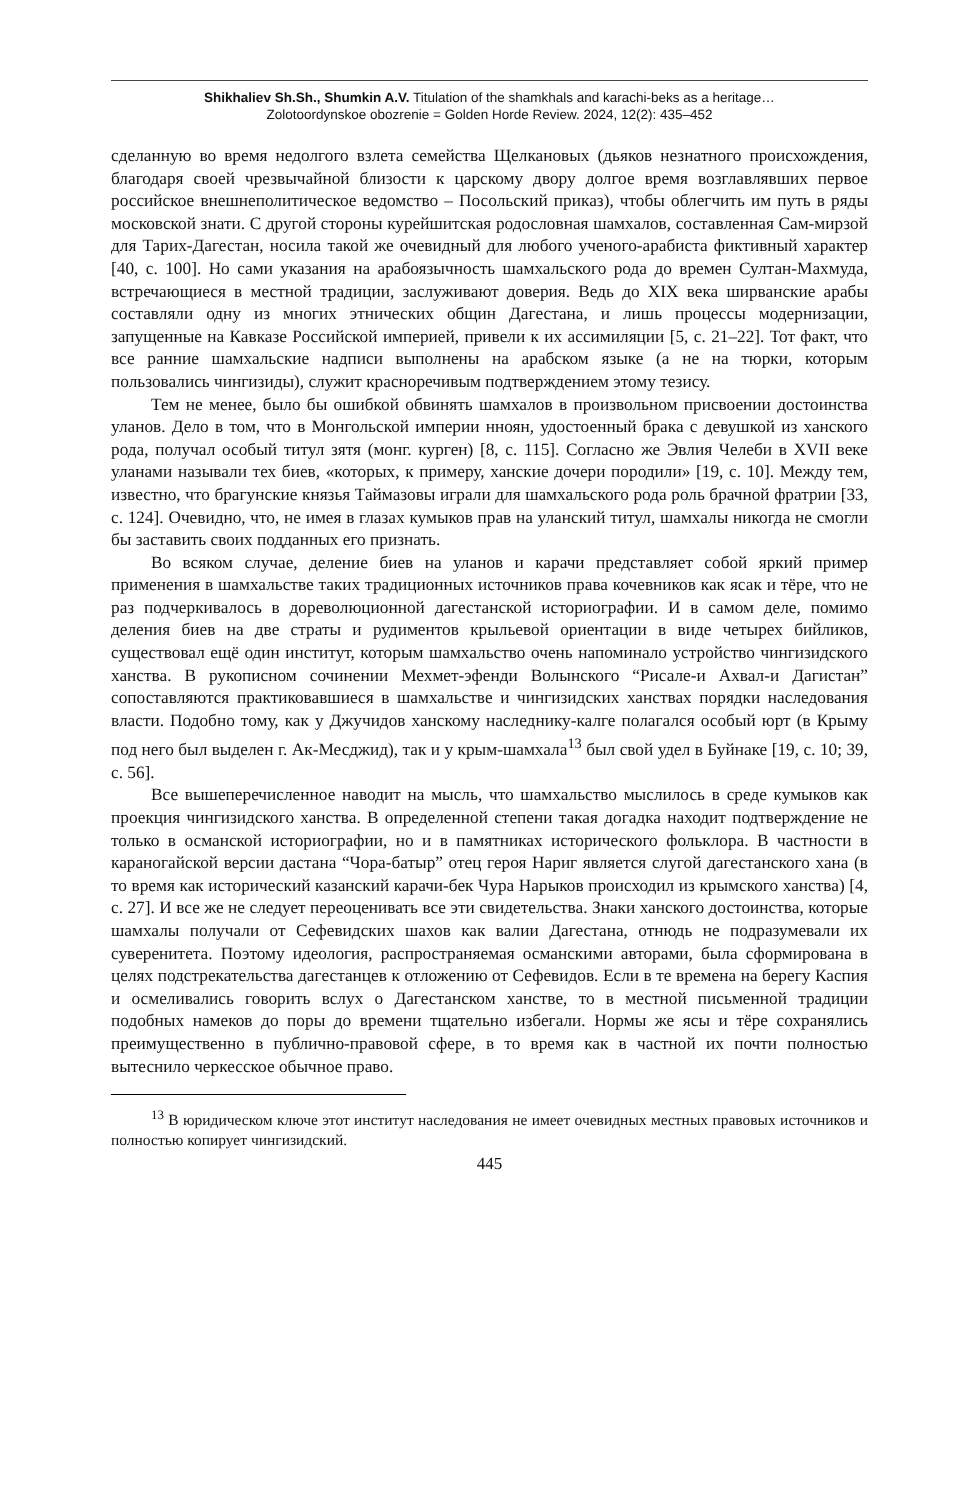Shikhaliev Sh.Sh., Shumkin A.V. Titulation of the shamkhals and karachi-beks as a heritage…
Zolotoordynskoe obozrenie = Golden Horde Review. 2024, 12(2): 435–452
сделанную во время недолгого взлета семейства Щелкановых (дьяков незнатного происхождения, благодаря своей чрезвычайной близости к царскому двору долгое время возглавлявших первое российское внешнеполитическое ведомство – Посольский приказ), чтобы облегчить им путь в ряды московской знати. С другой стороны курейшитская родословная шамхалов, составленная Сам-мирзой для Тарих-Дагестан, носила такой же очевидный для любого ученого-арабиста фиктивный характер [40, с. 100]. Но сами указания на арабоязычность шамхальского рода до времен Султан-Махмуда, встречающиеся в местной традиции, заслуживают доверия. Ведь до XIX века ширванские арабы составляли одну из многих этнических общин Дагестана, и лишь процессы модернизации, запущенные на Кавказе Российской империей, привели к их ассимиляции [5, с. 21–22]. Тот факт, что все ранние шамхальские надписи выполнены на арабском языке (а не на тюрки, которым пользовались чингизиды), служит красноречивым подтверждением этому тезису.
Тем не менее, было бы ошибкой обвинять шамхалов в произвольном присвоении достоинства уланов. Дело в том, что в Монгольской империи нноян, удостоенный брака с девушкой из ханского рода, получал особый титул зятя (монг. курген) [8, с. 115]. Согласно же Эвлия Челеби в XVII веке уланами называли тех биев, «которых, к примеру, ханские дочери породили» [19, с. 10]. Между тем, известно, что брагунские князья Таймазовы играли для шамхальского рода роль брачной фратрии [33, с. 124]. Очевидно, что, не имея в глазах кумыков прав на уланский титул, шамхалы никогда не смогли бы заставить своих подданных его признать.
Во всяком случае, деление биев на уланов и карачи представляет собой яркий пример применения в шамхальстве таких традиционных источников права кочевников как ясак и тёре, что не раз подчеркивалось в дореволюционной дагестанской историографии. И в самом деле, помимо деления биев на две страты и рудиментов крыльевой ориентации в виде четырех бийликов, существовал ещё один институт, которым шамхальство очень напоминало устройство чингизидского ханства. В рукописном сочинении Мехмет-эфенди Волынского “Рисале-и Ахвал-и Дагистан” сопоставляются практиковавшиеся в шамхальстве и чингизидских ханствах порядки наследования власти. Подобно тому, как у Джучидов ханскому наследнику-калге полагался особый юрт (в Крыму под него был выделен г. Ак-Месджид), так и у крым-шамхала<sup>13</sup> был свой удел в Буйнаке [19, с. 10; 39, с. 56].
Все вышеперечисленное наводит на мысль, что шамхальство мыслилось в среде кумыков как проекция чингизидского ханства. В определенной степени такая догадка находит подтверждение не только в османской историографии, но и в памятниках исторического фольклора. В частности в караногайской версии дастана “Чора-батыр” отец героя Нариг является слугой дагестанского хана (в то время как исторический казанский карачи-бек Чура Нарыков происходил из крымского ханства) [4, с. 27]. И все же не следует переоценивать все эти свидетельства. Знаки ханского достоинства, которые шамхалы получали от Сефевидских шахов как валии Дагестана, отнюдь не подразумевали их суверенитета. Поэтому идеология, распространяемая османскими авторами, была сформирована в целях подстрекательства дагестанцев к отложению от Сефевидов. Если в те времена на берегу Каспия и осмеливались говорить вслух о Дагестанском ханстве, то в местной письменной традиции подобных намеков до поры до времени тщательно избегали. Нормы же ясы и тёре сохранялись преимущественно в публично-правовой сфере, в то время как в частной их почти полностью вытеснило черкесское обычное право.
<sup>13</sup> В юридическом ключе этот институт наследования не имеет очевидных местных правовых источников и полностью копирует чингизидский.
445